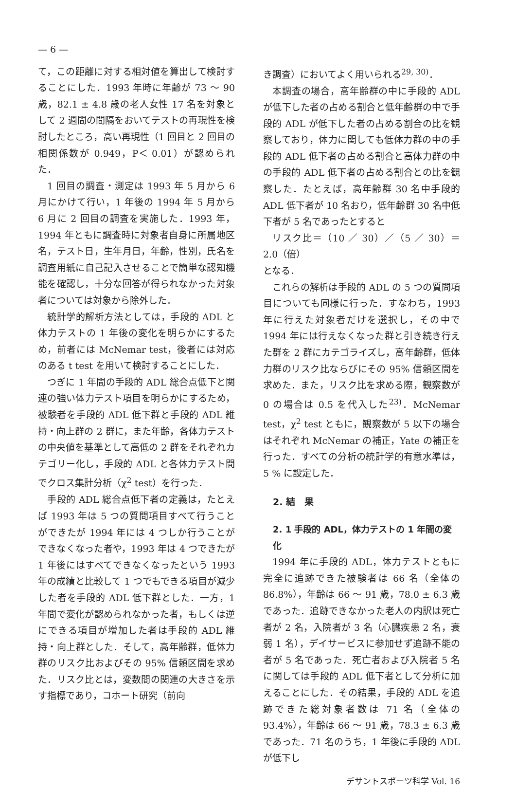— 6 —
て，この距離に対する相対値を算出して検討することにした．1993 年時に年齢が 73 ～ 90 歳，82.1 ± 4.8 歳の老人女性 17 名を対象として 2 週間の間隔をおいてテストの再現性を検討したところ，高い再現性（1 回目と 2 回目の相関係数が 0.949，P＜ 0.01）が認められた．
1 回目の調査・測定は 1993 年 5 月から 6 月にかけて行い，1 年後の 1994 年 5 月から 6 月に 2 回目の調査を実施した．1993 年，1994 年ともに調査時に対象者自身に所属地区名，テスト日，生年月日，年齢，性別，氏名を調査用紙に自己記入させることで簡単な認知機能を確認し，十分な回答が得られなかった対象者については対象から除外した．
統計学的解析方法としては，手段的 ADL と体力テストの 1 年後の変化を明らかにするため，前者には McNemar test，後者には対応のある t test を用いて検討することにした．
つぎに 1 年間の手段的 ADL 総合点低下と関連の強い体力テスト項目を明らかにするため，被験者を手段的 ADL 低下群と手段的 ADL 維持・向上群の 2 群に，また年齢，各体力テストの中央値を基準として高低の 2 群をそれぞれカテゴリー化し，手段的 ADL と各体力テスト間でクロス集計分析（χ<sup>2</sup> test）を行った．
手段的 ADL 総合点低下者の定義は，たとえば 1993 年は 5 つの質問項目すべて行うことができたが 1994 年には 4 つしか行うことができなくなった者や，1993 年は 4 つできたが 1 年後にはすべてできなくなったという 1993 年の成績と比較して 1 つでもできる項目が減少した者を手段的 ADL 低下群とした．一方，1 年間で変化が認められなかった者，もしくは逆にできる項目が増加した者は手段的 ADL 維持・向上群とした．そして，高年齢群，低体力群のリスク比およびその 95% 信頼区間を求めた．リスク比とは，変数間の関連の大きさを示す指標であり，コホート研究（前向
き調査）においてよく用いられる<sup>29, 30)</sup>．
本調査の場合，高年齢群の中に手段的 ADL が低下した者の占める割合と低年齢群の中で手段的 ADL が低下した者の占める割合の比を観察しており，体力に関しても低体力群の中の手段的 ADL 低下者の占める割合と高体力群の中の手段的 ADL 低下者の占める割合との比を観察した．たとえば，高年齢群 30 名中手段的 ADL 低下者が 10 名おり，低年齢群 30 名中低下者が 5 名であったとすると
リスク比＝（10 ／ 30）／（5 ／ 30）＝ 2.0（倍）
となる．
これらの解析は手段的 ADL の 5 つの質問項目についても同様に行った．すなわち，1993 年に行えた対象者だけを選択し，その中で 1994 年には行えなくなった群と引き続き行えた群を 2 群にカテゴライズし，高年齢群，低体力群のリスク比ならびにその 95% 信頼区間を求めた．また，リスク比を求める際，観察数が 0 の場合は 0.5 を代入した<sup>23)</sup>．McNemar test，χ<sup>2</sup> test ともに，観察数が 5 以下の場合はそれぞれ McNemar の補正，Yate の補正を行った．すべての分析の統計学的有意水準は，5 % に設定した．
2. 結　果
2. 1 手段的 ADL，体力テストの 1 年間の変化
1994 年に手段的 ADL，体力テストともに完全に追跡できた被験者は 66 名（全体の 86.8%），年齢は 66 ～ 91 歳，78.0 ± 6.3 歳であった．追跡できなかった老人の内訳は死亡者が 2 名，入院者が 3 名（心臓疾患 2 名，衰弱 1 名），デイサービスに参加せず追跡不能の者が 5 名であった．死亡者および入院者 5 名に関しては手段的 ADL 低下者として分析に加えることにした．その結果，手段的 ADL を追跡できた総対象者数は 71 名（全体の 93.4%），年齢は 66 ～ 91 歳，78.3 ± 6.3 歳であった．71 名のうち，1 年後に手段的 ADL が低下し
デサントスポーツ科学 Vol. 16